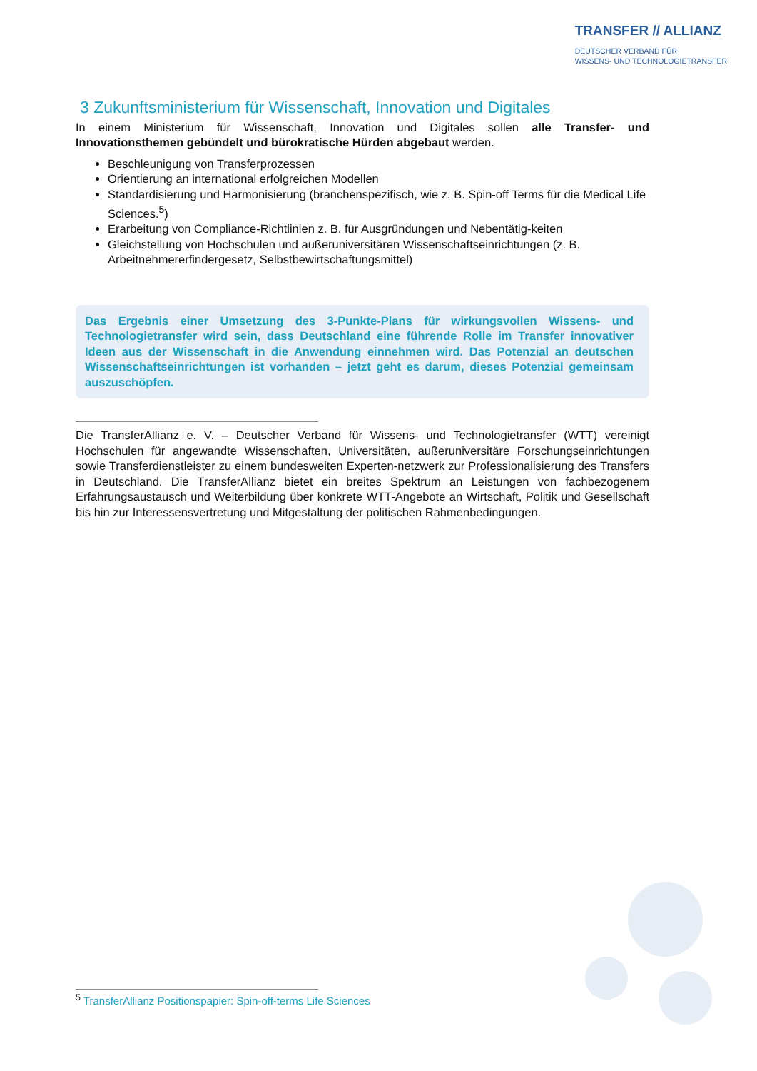TRANSFER // ALLIANZ
DEUTSCHER VERBAND FÜR
WISSENS- UND TECHNOLOGIETRANSFER
3 Zukunftsministerium für Wissenschaft, Innovation und Digitales
In einem Ministerium für Wissenschaft, Innovation und Digitales sollen alle Transfer- und Innovationsthemen gebündelt und bürokratische Hürden abgebaut werden.
Beschleunigung von Transferprozessen
Orientierung an international erfolgreichen Modellen
Standardisierung und Harmonisierung (branchenspezifisch, wie z. B. Spin-off Terms für die Medical Life Sciences.<sup>5</sup>)
Erarbeitung von Compliance-Richtlinien z. B. für Ausgründungen und Nebentätig-keiten
Gleichstellung von Hochschulen und außeruniversitären Wissenschaftseinrichtungen (z. B. Arbeitnehmererfindergesetz, Selbstbewirtschaftungsmittel)
Das Ergebnis einer Umsetzung des 3-Punkte-Plans für wirkungsvollen Wissens- und Technologietransfer wird sein, dass Deutschland eine führende Rolle im Transfer innovativer Ideen aus der Wissenschaft in die Anwendung einnehmen wird. Das Potenzial an deutschen Wissenschaftseinrichtungen ist vorhanden – jetzt geht es darum, dieses Potenzial gemeinsam auszuschöpfen.
Die TransferAllianz e. V. – Deutscher Verband für Wissens- und Technologietransfer (WTT) vereinigt Hochschulen für angewandte Wissenschaften, Universitäten, außeruniversitäre Forschungseinrichtungen sowie Transferdienstleister zu einem bundesweiten Experten-netzwerk zur Professionalisierung des Transfers in Deutschland. Die TransferAllianz bietet ein breites Spektrum an Leistungen von fachbezogenem Erfahrungsaustausch und Weiterbildung über konkrete WTT-Angebote an Wirtschaft, Politik und Gesellschaft bis hin zur Interessensvertretung und Mitgestaltung der politischen Rahmenbedingungen.
<sup>5</sup> TransferAllianz Positionspapier: Spin-off-terms Life Sciences